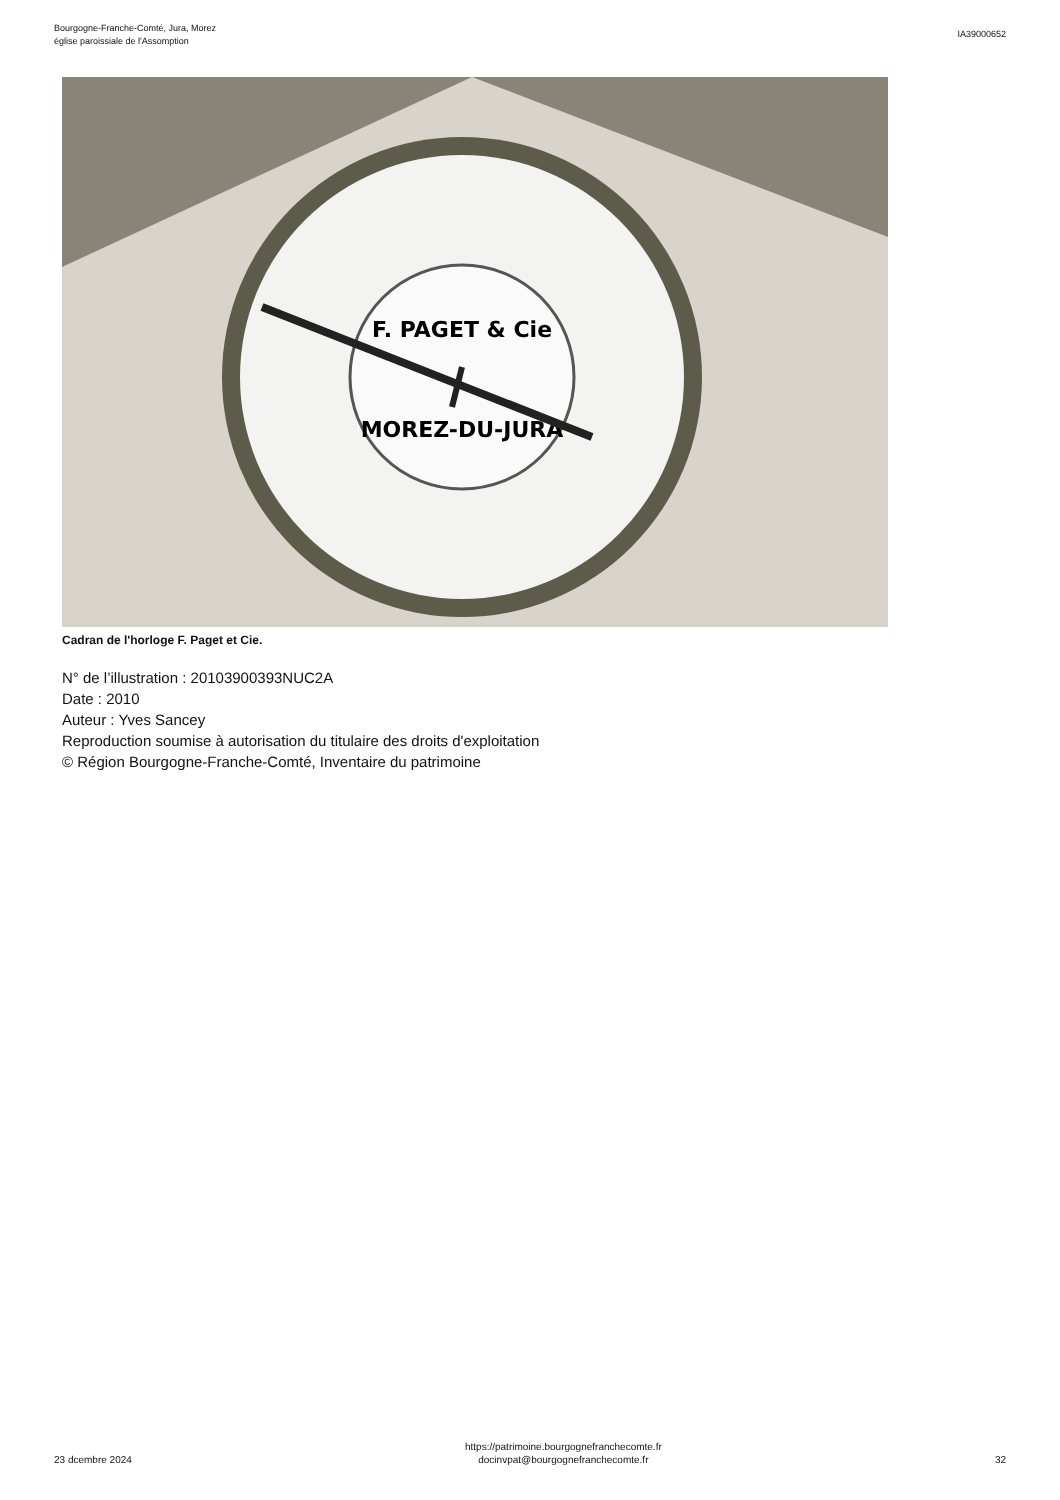Bourgogne-Franche-Comté, Jura, Morez
église paroissiale de l'Assomption
IA39000652
F. PAGET & Cie
MOREZ-DU-JURA
Cadran de l'horloge F. Paget et Cie.
N° de l’illustration : 20103900393NUC2A
Date : 2010
Auteur : Yves Sancey
Reproduction soumise à autorisation du titulaire des droits d'exploitation
© Région Bourgogne-Franche-Comté, Inventaire du patrimoine
23 dcembre 2024
https://patrimoine.bourgognefranchecomte.fr
docinvpat@bourgognefranchecomte.fr
32